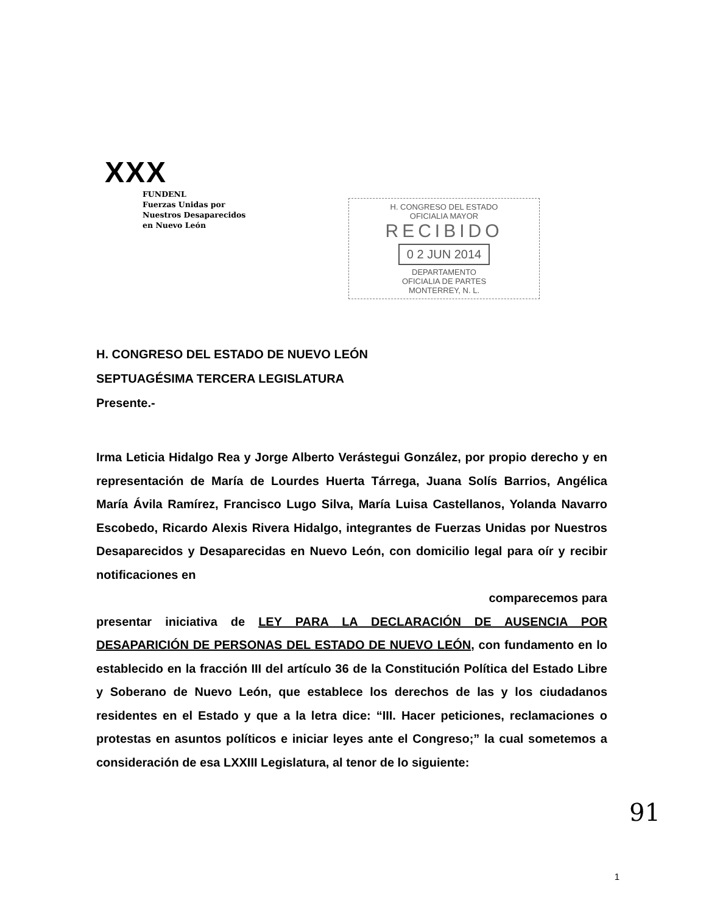XXX
FUNDENL
Fuerzas Unidas por
Nuestros Desaparecidos
en Nuevo León
H. CONGRESO DEL ESTADO
OFICIALIA MAYOR
RECIBIDO
0 2 JUN 2014
DEPARTAMENTO
OFICIALIA DE PARTES
MONTERREY, N. L.
H. CONGRESO DEL ESTADO DE NUEVO LEÓN
SEPTUAGÉSIMA TERCERA LEGISLATURA
Presente.-
Irma Leticia Hidalgo Rea y Jorge Alberto Verástegui González, por propio derecho y en representación de María de Lourdes Huerta Tárrega, Juana Solís Barrios, Angélica María Ávila Ramírez, Francisco Lugo Silva, María Luisa Castellanos, Yolanda Navarro Escobedo, Ricardo Alexis Rivera Hidalgo, integrantes de Fuerzas Unidas por Nuestros Desaparecidos y Desaparecidas en Nuevo León, con domicilio legal para oír y recibir notificaciones en
comparecemos para
presentar iniciativa de LEY PARA LA DECLARACIÓN DE AUSENCIA POR DESAPARICIÓN DE PERSONAS DEL ESTADO DE NUEVO LEÓN, con fundamento en lo establecido en la fracción III del artículo 36 de la Constitución Política del Estado Libre y Soberano de Nuevo León, que establece los derechos de las y los ciudadanos residentes en el Estado y que a la letra dice: “III. Hacer peticiones, reclamaciones o protestas en asuntos políticos e iniciar leyes ante el Congreso;” la cual sometemos a consideración de esa LXXIII Legislatura, al tenor de lo siguiente:
91
1